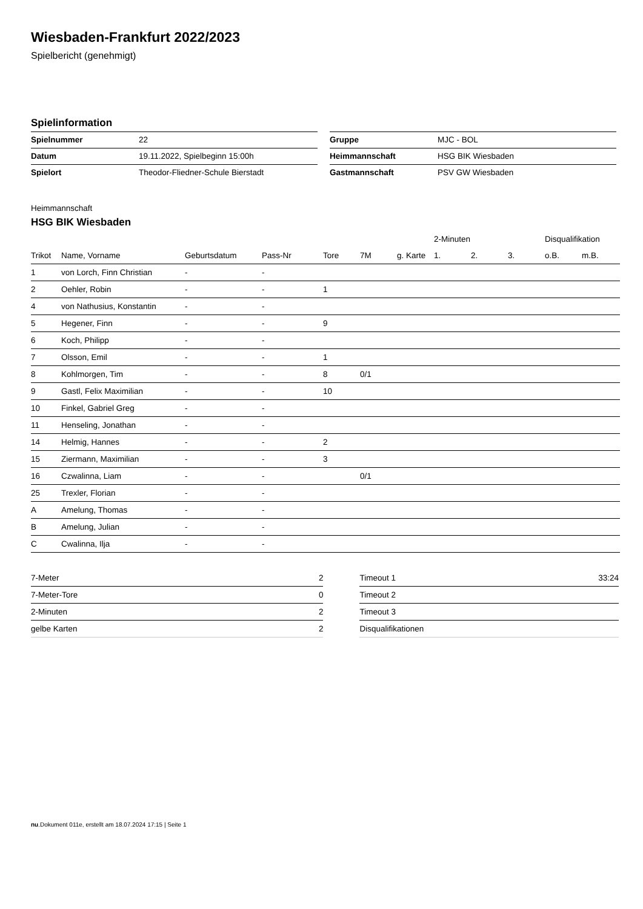Wiesbaden-Frankfurt 2022/2023
Spielbericht (genehmigt)
Spielinformation
| Spielnummer | 22 |
| Datum | 19.11.2022, Spielbeginn 15:00h |
| Spielort | Theodor-Fliedner-Schule Bierstadt |
| Gruppe | MJC - BOL |
| Heimmannschaft | HSG BIK Wiesbaden |
| Gastmannschaft | PSV GW Wiesbaden |
Heimmannschaft
HSG BIK Wiesbaden
| | | | | | | | 2-Minuten | | | Disqualifikation | |
| --- | --- | --- | --- | --- | --- | --- | --- | --- | --- | --- | --- |
| Trikot | Name, Vorname | Geburtsdatum | Pass-Nr | Tore | 7M | g. Karte | 1. | 2. | 3. | o.B. | m.B. |
| 1 | von Lorch, Finn Christian | - | - | | | | | | | | |
| 2 | Oehler, Robin | - | - | 1 | | | | | | | |
| 4 | von Nathusius, Konstantin | - | - | | | | | | | | |
| 5 | Hegener, Finn | - | - | 9 | | | | | | | |
| 6 | Koch, Philipp | - | - | | | | | | | | |
| 7 | Olsson, Emil | - | - | 1 | | | | | | | |
| 8 | Kohlmorgen, Tim | - | - | 8 | 0/1 | | | | | | |
| 9 | Gastl, Felix Maximilian | - | - | 10 | | | | | | | |
| 10 | Finkel, Gabriel Greg | - | - | | | | | | | | |
| 11 | Henseling, Jonathan | - | - | | | | | | | | |
| 14 | Helmig, Hannes | - | - | 2 | | | | | | | |
| 15 | Ziermann, Maximilian | - | - | 3 | | | | | | | |
| 16 | Czwalinna, Liam | - | - | | 0/1 | | | | | | |
| 25 | Trexler, Florian | - | - | | | | | | | | |
| A | Amelung, Thomas | - | - | | | | | | | | |
| B | Amelung, Julian | - | - | | | | | | | | |
| C | Cwalinna, Ilja | - | - | | | | | | | | |
| 7-Meter | 2 |
| 7-Meter-Tore | 0 |
| 2-Minuten | 2 |
| gelbe Karten | 2 |
| Timeout 1 | 33:24 |
| Timeout 2 | |
| Timeout 3 | |
| Disqualifikationen | |
nu.Dokument 011e, erstellt am 18.07.2024 17:15 | Seite 1